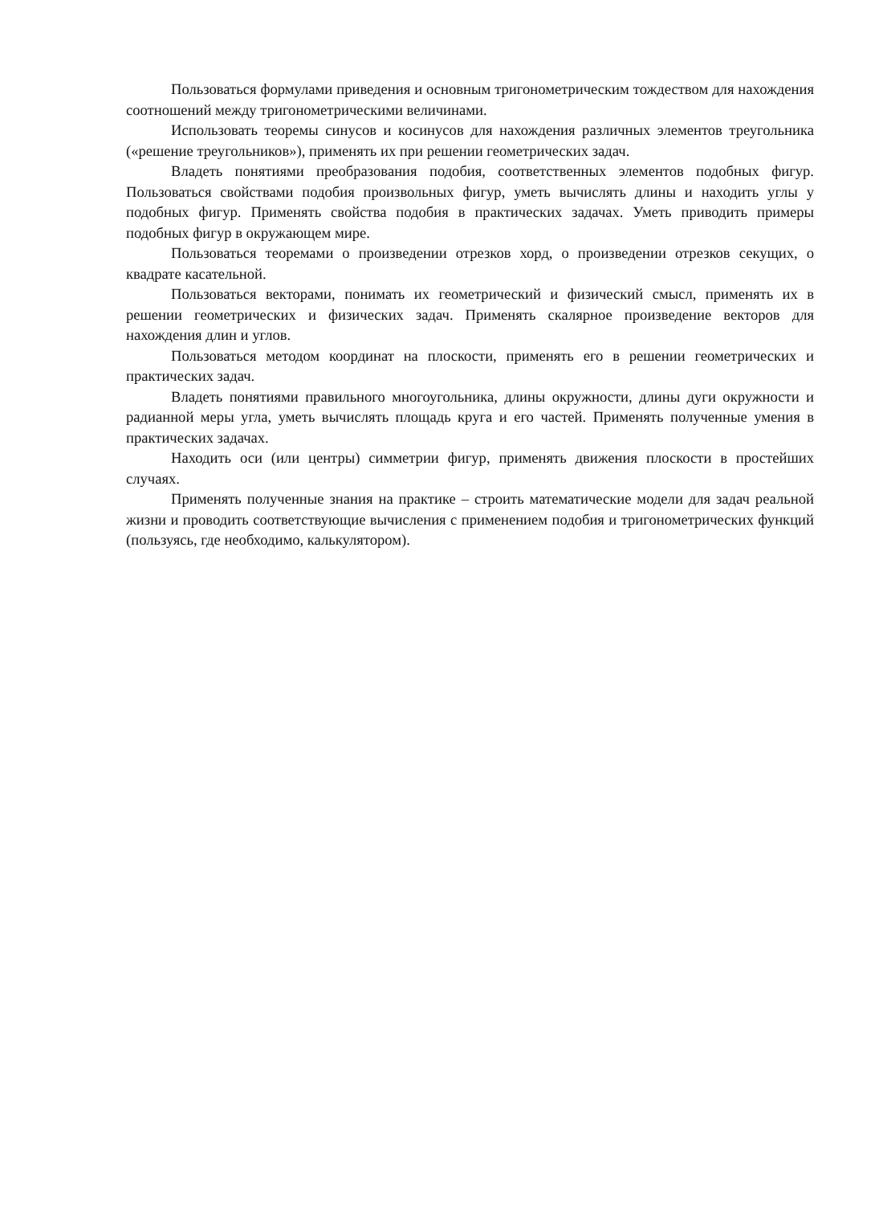Пользоваться формулами приведения и основным тригонометрическим тождеством для нахождения соотношений между тригонометрическими величинами.
Использовать теоремы синусов и косинусов для нахождения различных элементов треугольника («решение треугольников»), применять их при решении геометрических задач.
Владеть понятиями преобразования подобия, соответственных элементов подобных фигур. Пользоваться свойствами подобия произвольных фигур, уметь вычислять длины и находить углы у подобных фигур. Применять свойства подобия в практических задачах. Уметь приводить примеры подобных фигур в окружающем мире.
Пользоваться теоремами о произведении отрезков хорд, о произведении отрезков секущих, о квадрате касательной.
Пользоваться векторами, понимать их геометрический и физический смысл, применять их в решении геометрических и физических задач. Применять скалярное произведение векторов для нахождения длин и углов.
Пользоваться методом координат на плоскости, применять его в решении геометрических и практических задач.
Владеть понятиями правильного многоугольника, длины окружности, длины дуги окружности и радианной меры угла, уметь вычислять площадь круга и его частей. Применять полученные умения в практических задачах.
Находить оси (или центры) симметрии фигур, применять движения плоскости в простейших случаях.
Применять полученные знания на практике – строить математические модели для задач реальной жизни и проводить соответствующие вычисления с применением подобия и тригонометрических функций (пользуясь, где необходимо, калькулятором).